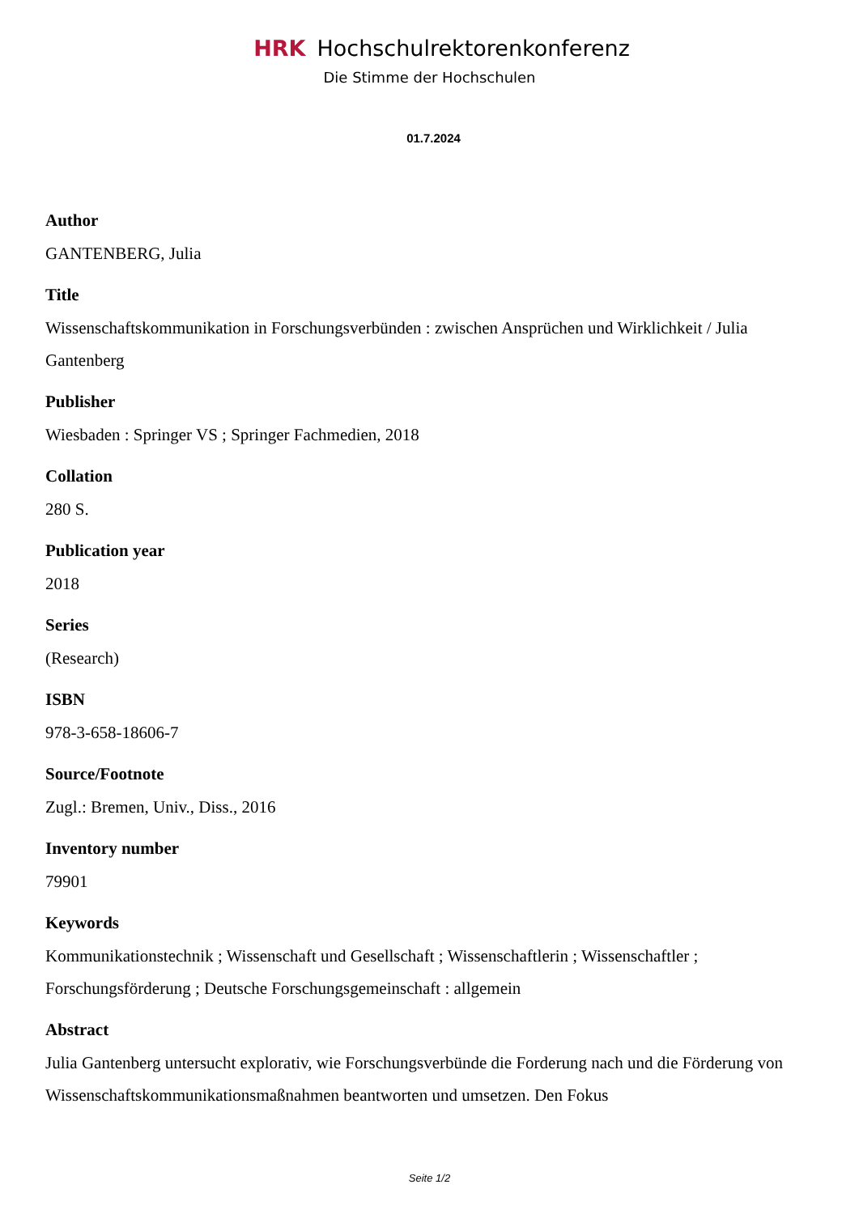HRK Hochschulrektorenkonferenz
Die Stimme der Hochschulen
01.7.2024
Author
GANTENBERG, Julia
Title
Wissenschaftskommunikation in Forschungsverbünden : zwischen Ansprüchen und Wirklichkeit / Julia Gantenberg
Publisher
Wiesbaden : Springer VS ; Springer Fachmedien, 2018
Collation
280 S.
Publication year
2018
Series
(Research)
ISBN
978-3-658-18606-7
Source/Footnote
Zugl.: Bremen, Univ., Diss., 2016
Inventory number
79901
Keywords
Kommunikationstechnik ; Wissenschaft und Gesellschaft ; Wissenschaftlerin ; Wissenschaftler ; Forschungsförderung ; Deutsche Forschungsgemeinschaft : allgemein
Abstract
Julia Gantenberg untersucht explorativ, wie Forschungsverbünde die Forderung nach und die Förderung von Wissenschaftskommunikationsmaßnahmen beantworten und umsetzen. Den Fokus
Seite 1/2